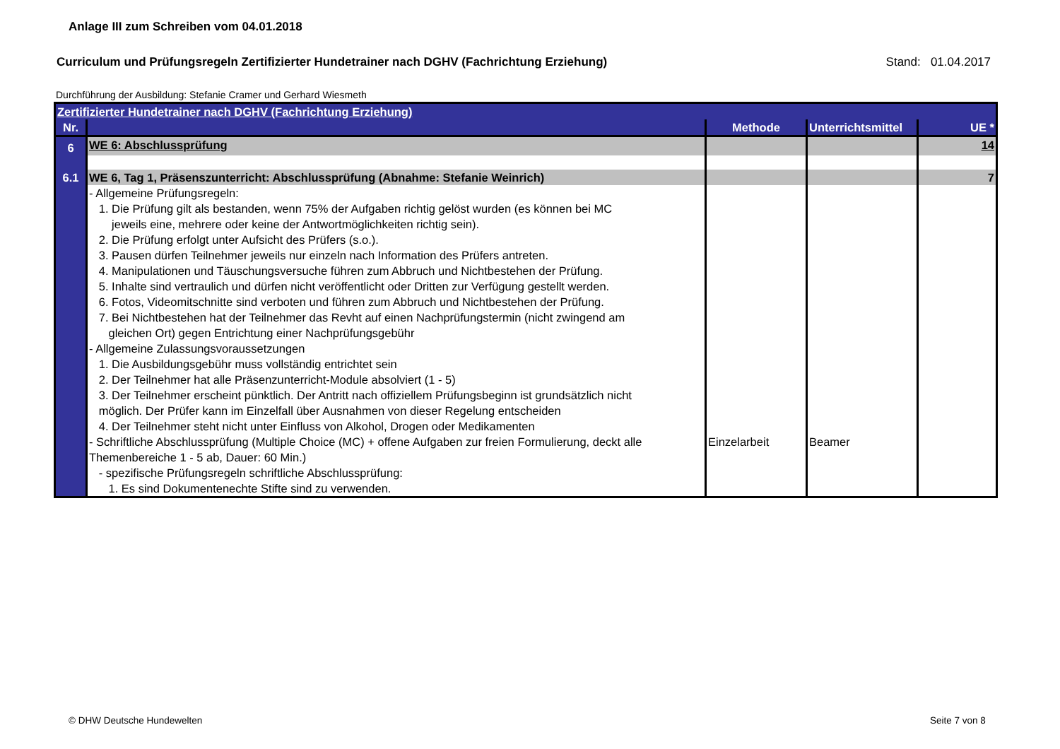Anlage III zum Schreiben vom 04.01.2018
Curriculum und Prüfungsregeln Zertifizierter Hundetrainer nach DGHV (Fachrichtung Erziehung) Stand: 01.04.2017
Durchführung der Ausbildung: Stefanie Cramer und Gerhard Wiesmeth
| Zertifizierter Hundetrainer nach DGHV (Fachrichtung Erziehung) | | | | |
| Nr. | | Methode | Unterrichtsmittel | UE * |
| 6 | WE 6: Abschlussprüfung | | | 14 |
| 6.1 | WE 6, Tag 1, Präsenszunterricht: Abschlussprüfung (Abnahme: Stefanie Weinrich) | | | 7 |
| | - Allgemeine Prüfungsregeln: 1. Die Prüfung gilt als bestanden, wenn 75% der Aufgaben richtig gelöst wurden (es können bei MC jeweils eine, mehrere oder keine der Antwortmöglichkeiten richtig sein). 2. Die Prüfung erfolgt unter Aufsicht des Prüfers (s.o.). 3. Pausen dürfen Teilnehmer jeweils nur einzeln nach Information des Prüfers antreten. 4. Manipulationen und Täuschungsversuche führen zum Abbruch und Nichtbestehen der Prüfung. 5. Inhalte sind vertraulich und dürfen nicht veröffentlicht oder Dritten zur Verfügung gestellt werden. 6. Fotos, Videomitschnitte sind verboten und führen zum Abbruch und Nichtbestehen der Prüfung. 7. Bei Nichtbestehen hat der Teilnehmer das Revht auf einen Nachprüfungstermin (nicht zwingend am gleichen Ort) gegen Entrichtung einer Nachprüfungsgebühr - Allgemeine Zulassungsvoraussetzungen 1. Die Ausbildungsgebühr muss vollständig entrichtet sein 2. Der Teilnehmer hat alle Präsenzunterricht-Module absolviert (1 - 5) 3. Der Teilnehmer erscheint pünktlich. Der Antritt nach offiziellem Prüfungsbeginn ist grundsätzlich nicht möglich. Der Prüfer kann im Einzelfall über Ausnahmen von dieser Regelung entscheiden 4. Der Teilnehmer steht nicht unter Einfluss von Alkohol, Drogen oder Medikamenten - Schriftliche Abschlussprüfung (Multiple Choice (MC) + offene Aufgaben zur freien Formulierung, deckt alle Themenbereiche 1 - 5 ab, Dauer: 60 Min.) - spezifische Prüfungsregeln schriftliche Abschlussprüfung: 1. Es sind Dokumentenechte Stifte sind zu verwenden. | Einzelarbeit | Beamer | |
© DHW Deutsche Hundewelten Seite 7 von 8